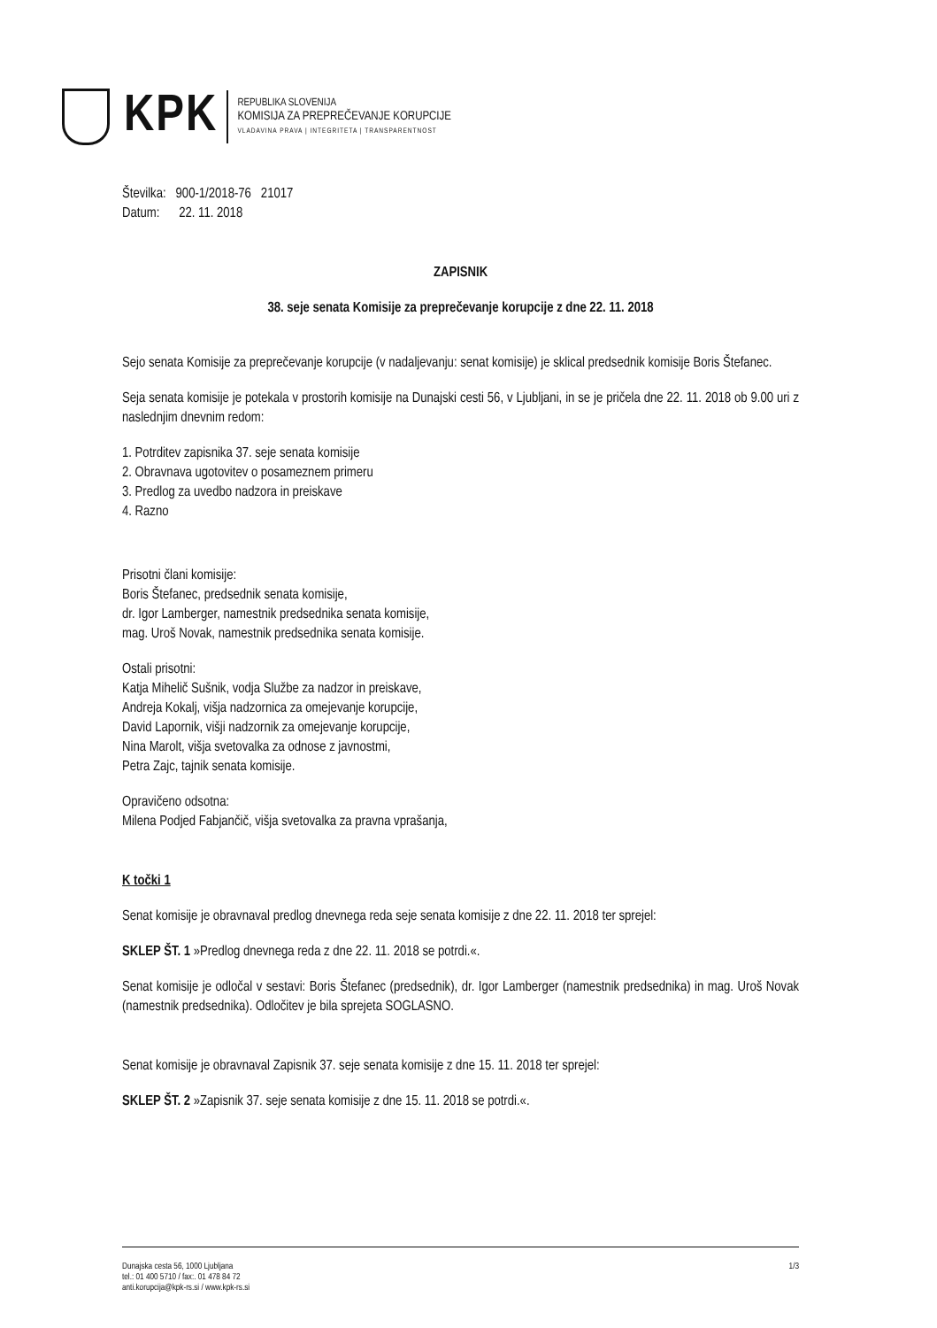KPK
REPUBLIKA SLOVENIJA
KOMISIJA ZA PREPREČEVANJE KORUPCIJE
VLADAVINA PRAVA | INTEGRITETA | TRANSPARENTNOST
Številka: 900-1/2018-76 21017
Datum: 22. 11. 2018
ZAPISNIK
38. seje senata Komisije za preprečevanje korupcije z dne 22. 11. 2018
Sejo senata Komisije za preprečevanje korupcije (v nadaljevanju: senat komisije) je sklical predsednik komisije Boris Štefanec.
Seja senata komisije je potekala v prostorih komisije na Dunajski cesti 56, v Ljubljani, in se je pričela dne 22. 11. 2018 ob 9.00 uri z naslednjim dnevnim redom:
1. Potrditev zapisnika 37. seje senata komisije
2. Obravnava ugotovitev o posameznem primeru
3. Predlog za uvedbo nadzora in preiskave
4. Razno
Prisotni člani komisije:
Boris Štefanec, predsednik senata komisije,
dr. Igor Lamberger, namestnik predsednika senata komisije,
mag. Uroš Novak, namestnik predsednika senata komisije.
Ostali prisotni:
Katja Mihelič Sušnik, vodja Službe za nadzor in preiskave,
Andreja Kokalj, višja nadzornica za omejevanje korupcije,
David Lapornik, višji nadzornik za omejevanje korupcije,
Nina Marolt, višja svetovalka za odnose z javnostmi,
Petra Zajc, tajnik senata komisije.
Opravičeno odsotna:
Milena Podjed Fabjančič, višja svetovalka za pravna vprašanja,
K točki 1
Senat komisije je obravnaval predlog dnevnega reda seje senata komisije z dne 22. 11. 2018 ter sprejel:
SKLEP ŠT. 1 »Predlog dnevnega reda z dne 22. 11. 2018 se potrdi.«.
Senat komisije je odločal v sestavi: Boris Štefanec (predsednik), dr. Igor Lamberger (namestnik predsednika) in mag. Uroš Novak (namestnik predsednika). Odločitev je bila sprejeta SOGLASNO.
Senat komisije je obravnaval Zapisnik 37. seje senata komisije z dne 15. 11. 2018 ter sprejel:
SKLEP ŠT. 2 »Zapisnik 37. seje senata komisije z dne 15. 11. 2018 se potrdi.«.
Dunajska cesta 56, 1000 Ljubljana
tel.: 01 400 5710 / fax:. 01 478 84 72
anti.korupcija@kpk-rs.si / www.kpk-rs.si
1/3